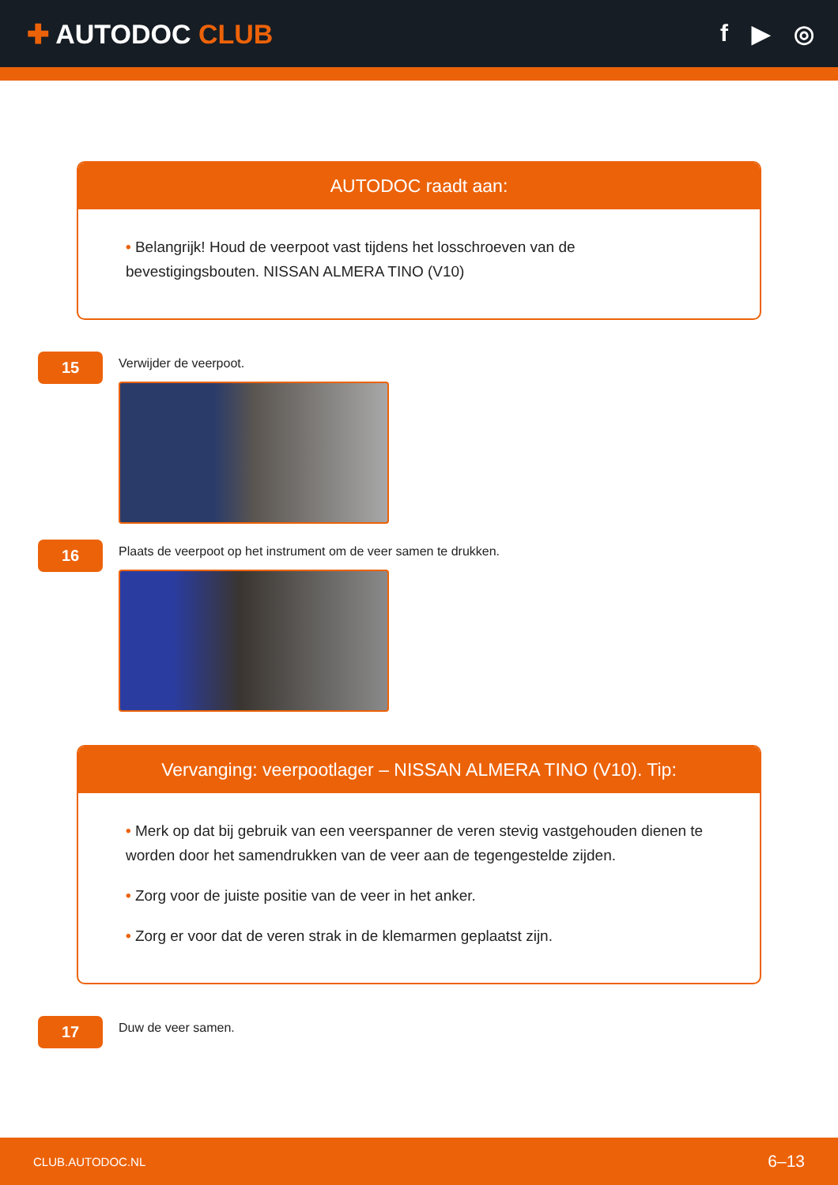✚ AUTODOC CLUB f ▶ ◎
AUTODOC raadt aan:
• Belangrijk! Houd de veerpoot vast tijdens het losschroeven van de bevestigingsbouten. NISSAN ALMERA TINO (V10)
15
Verwijder de veerpoot.
16
Plaats de veerpoot op het instrument om de veer samen te drukken.
Vervanging: veerpootlager – NISSAN ALMERA TINO (V10). Tip:
• Merk op dat bij gebruik van een veerspanner de veren stevig vastgehouden dienen te worden door het samendrukken van de veer aan de tegengestelde zijden.
• Zorg voor de juiste positie van de veer in het anker.
• Zorg er voor dat de veren strak in de klemarmen geplaatst zijn.
17
Duw de veer samen.
CLUB.AUTODOC.NL 6–13